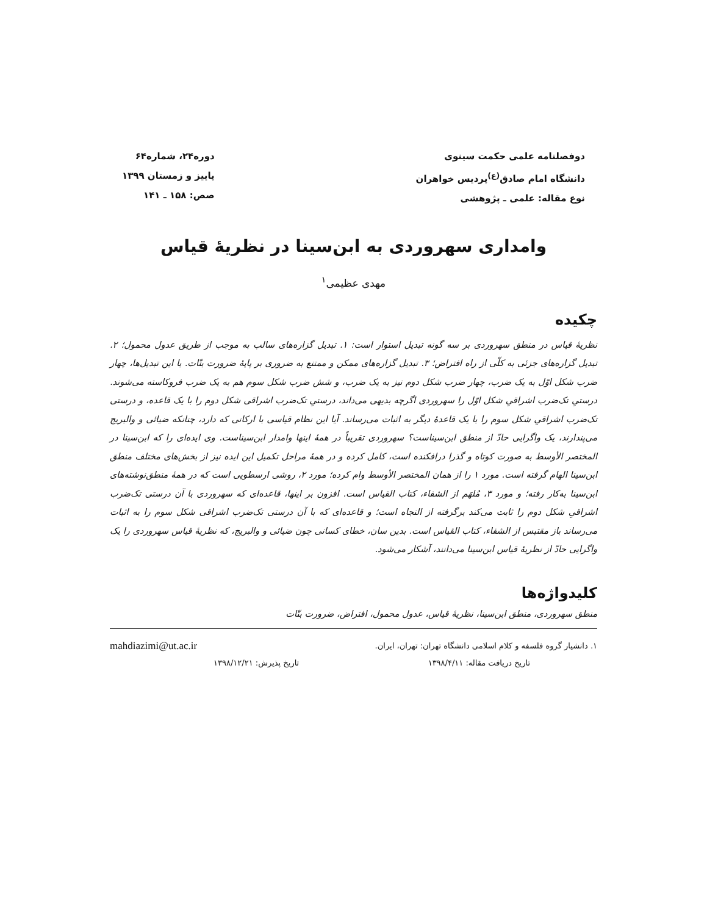دوفصلنامه علمی حکمت سینوی
دانشگاه امام صادق<sup>(ع)</sup>پردیس خواهران
نوع مقاله: علمی ـ پژوهشی
دوره۲۴، شماره۶۴
پاییز و زمستان ۱۳۹۹
صص: ۱۵۸ ـ ۱۴۱
وامداری سهروردی به ابن‌سینا در نظریهٔ قیاس
مهدی عظیمی<sup>۱</sup>
چکیده
نظریهٔ قیاس در منطق سهروردی بر سه گونه تبدیل استوار است: ۱. تبدیل گزاره‌های سالب به موجب از طریق عدول محمول؛ ۲. تبدیل گزاره‌های جزئی به کلّی از راه افتراض؛ ۳. تبدیل گزاره‌های ممکن و ممتنع به ضروری بر پایهٔ ضرورت بتّات. با این تبدیل‌ها، چهار ضرب شکل اوّل به یک ضرب، چهار ضرب شکل دوم نیز به یک ضرب، و شش ضرب شکل سوم هم به یک ضرب فروکاسته می‌شوند. درستیِ تک‌ضرب اشراقیِ شکل اوّل را سهروردی اگرچه بدیهی می‌داند، درستیِ تک‌ضرب اشراقی شکل دوم را با یک قاعده، و درستی تک‌ضرب اشراقیِ شکل سوم را با یک قاعدهٔ دیگر به اثبات می‌رساند. آیا این نظام قیاسی با ارکانی که دارد، چنانکه ضیائی و والبریج می‌پندارند، یک واگرایی حادّ از منطق ابن‌سیناست؟ سهروردی تقریباً در همهٔ اینها وامدار ابن‌سیناست. وی ایده‌ای را که ابن‌سینا در المختصر الأوسط به صورت کوتاه و گذرا درافکنده است، کامل کرده و در همهٔ مراحل تکمیل این ایده نیز از بخش‌های مختلف منطق ابن‌سینا الهام گرفته است. مورد ۱ را از همان المختصر الأوسط وام کرده؛ مورد ۲، روشی ارسطویی است که در همهٔ منطق‌نوشته‌های ابن‌سینا به‌کار رفته؛ و مورد ۳، مُلهَم از الشفاء، کتاب القیاس است. افزون بر اینها، قاعده‌ای که سهروردی با آن درستی تک‌ضرب اشراقیِ شکل دوم را ثابت می‌کند برگرفته از النجاه است؛ و قاعده‌ای که با آن درستی تک‌ضرب اشراقی شکل سوم را به اثبات می‌رساند باز مقتبس از الشفاء، کتاب القیاس است. بدین سان، خطای کسانی چون ضیائی و والبریج، که نظریهٔ قیاس سهروردی را یک واگرایی حادّ از نظریهٔ قیاس ابن‌سینا می‌دانند، آشکار می‌شود.
کلیدواژه‌ها
منطق سهروردی، منطق ابن‌سینا، نظریهٔ قیاس، عدول محمول، افتراض، ضرورت بتّات
۱. دانشیار گروه فلسفه و کلام اسلامی دانشگاه تهران: تهران، ایران. mahdiazimi@ut.ac.ir
تاریخ دریافت مقاله: ۱۳۹۸/۴/۱۱ تاریخ پذیرش: ۱۳۹۸/۱۲/۲۱